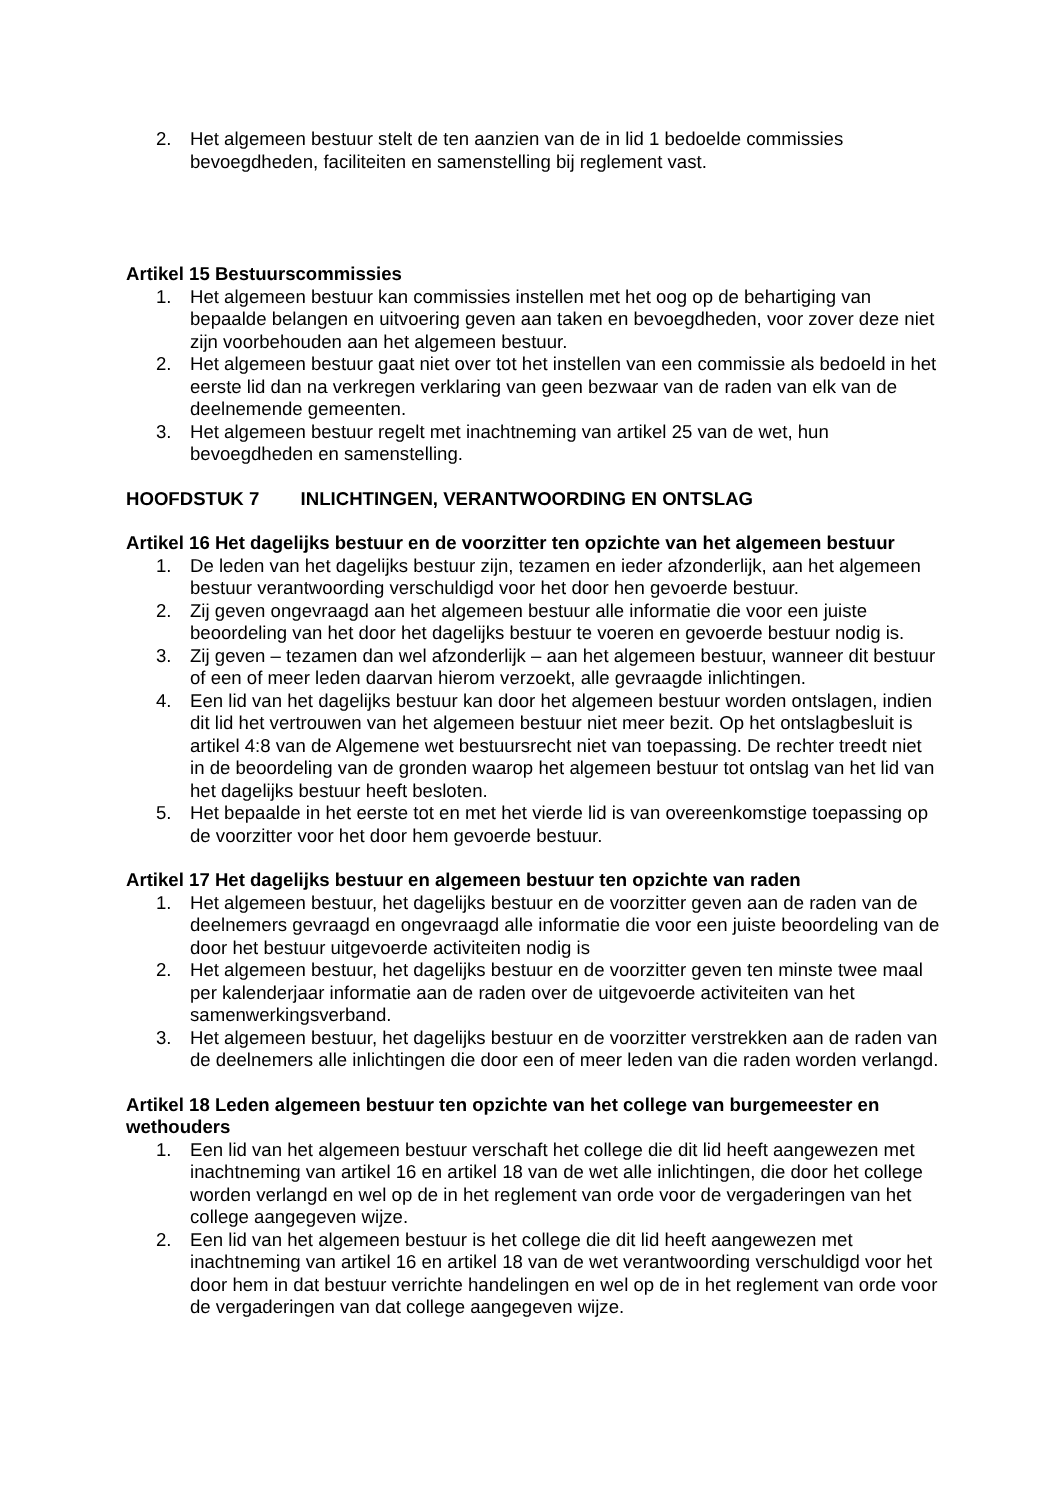2. Het algemeen bestuur stelt de ten aanzien van de in lid 1 bedoelde commissies bevoegdheden, faciliteiten en samenstelling bij reglement vast.
Artikel 15 Bestuurscommissies
1. Het algemeen bestuur kan commissies instellen met het oog op de behartiging van bepaalde belangen en uitvoering geven aan taken en bevoegdheden, voor zover deze niet zijn voorbehouden aan het algemeen bestuur.
2. Het algemeen bestuur gaat niet over tot het instellen van een commissie als bedoeld in het eerste lid dan na verkregen verklaring van geen bezwaar van de raden van elk van de deelnemende gemeenten.
3. Het algemeen bestuur regelt met inachtneming van artikel 25 van de wet, hun bevoegdheden en samenstelling.
HOOFDSTUK 7 INLICHTINGEN, VERANTWOORDING EN ONTSLAG
Artikel 16 Het dagelijks bestuur en de voorzitter ten opzichte van het algemeen bestuur
1. De leden van het dagelijks bestuur zijn, tezamen en ieder afzonderlijk, aan het algemeen bestuur verantwoording verschuldigd voor het door hen gevoerde bestuur.
2. Zij geven ongevraagd aan het algemeen bestuur alle informatie die voor een juiste beoordeling van het door het dagelijks bestuur te voeren en gevoerde bestuur nodig is.
3. Zij geven – tezamen dan wel afzonderlijk – aan het algemeen bestuur, wanneer dit bestuur of een of meer leden daarvan hierom verzoekt, alle gevraagde inlichtingen.
4. Een lid van het dagelijks bestuur kan door het algemeen bestuur worden ontslagen, indien dit lid het vertrouwen van het algemeen bestuur niet meer bezit. Op het ontslagbesluit is artikel 4:8 van de Algemene wet bestuursrecht niet van toepassing. De rechter treedt niet in de beoordeling van de gronden waarop het algemeen bestuur tot ontslag van het lid van het dagelijks bestuur heeft besloten.
5. Het bepaalde in het eerste tot en met het vierde lid is van overeenkomstige toepassing op de voorzitter voor het door hem gevoerde bestuur.
Artikel 17 Het dagelijks bestuur en algemeen bestuur ten opzichte van raden
1. Het algemeen bestuur, het dagelijks bestuur en de voorzitter geven aan de raden van de deelnemers gevraagd en ongevraagd alle informatie die voor een juiste beoordeling van de door het bestuur uitgevoerde activiteiten nodig is
2. Het algemeen bestuur, het dagelijks bestuur en de voorzitter geven ten minste twee maal per kalenderjaar informatie aan de raden over de uitgevoerde activiteiten van het samenwerkingsverband.
3. Het algemeen bestuur, het dagelijks bestuur en de voorzitter verstrekken aan de raden van de deelnemers alle inlichtingen die door een of meer leden van die raden worden verlangd.
Artikel 18 Leden algemeen bestuur ten opzichte van het college van burgemeester en wethouders
1. Een lid van het algemeen bestuur verschaft het college die dit lid heeft aangewezen met inachtneming van artikel 16 en artikel 18 van de wet alle inlichtingen, die door het college worden verlangd en wel op de in het reglement van orde voor de vergaderingen van het college aangegeven wijze.
2. Een lid van het algemeen bestuur is het college die dit lid heeft aangewezen met inachtneming van artikel 16 en artikel 18 van de wet verantwoording verschuldigd voor het door hem in dat bestuur verrichte handelingen en wel op de in het reglement van orde voor de vergaderingen van dat college aangegeven wijze.